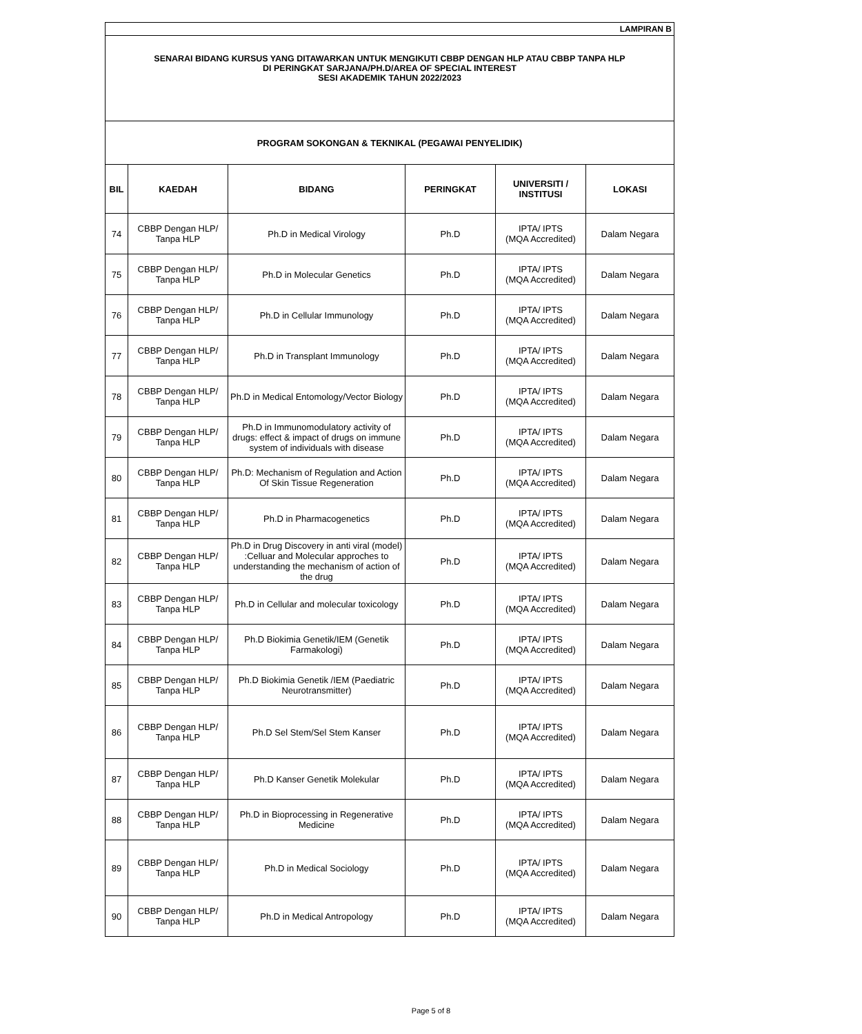| LAMPIRAN B | | | | | |
| SENARAI BIDANG KURSUS YANG DITAWARKAN UNTUK MENGIKUTI CBBP DENGAN HLP ATAU CBBP TANPA HLP DI PERINGKAT SARJANA/PH.D/AREA OF SPECIAL INTEREST SESI AKADEMIK TAHUN 2022/2023 | | | | | |
| PROGRAM SOKONGAN & TEKNIKAL (PEGAWAI PENYELIDIK) | | | | | |
| BIL | KAEDAH | BIDANG | PERINGKAT | UNIVERSITI / INSTITUSI | LOKASI |
| 74 | CBBP Dengan HLP/ Tanpa HLP | Ph.D in Medical Virology | Ph.D | IPTA/ IPTS (MQA Accredited) | Dalam Negara |
| 75 | CBBP Dengan HLP/ Tanpa HLP | Ph.D in Molecular Genetics | Ph.D | IPTA/ IPTS (MQA Accredited) | Dalam Negara |
| 76 | CBBP Dengan HLP/ Tanpa HLP | Ph.D in Cellular Immunology | Ph.D | IPTA/ IPTS (MQA Accredited) | Dalam Negara |
| 77 | CBBP Dengan HLP/ Tanpa HLP | Ph.D in Transplant Immunology | Ph.D | IPTA/ IPTS (MQA Accredited) | Dalam Negara |
| 78 | CBBP Dengan HLP/ Tanpa HLP | Ph.D in Medical Entomology/Vector Biology | Ph.D | IPTA/ IPTS (MQA Accredited) | Dalam Negara |
| 79 | CBBP Dengan HLP/ Tanpa HLP | Ph.D in Immunomodulatory activity of drugs: effect & impact of drugs on immune system of individuals with disease | Ph.D | IPTA/ IPTS (MQA Accredited) | Dalam Negara |
| 80 | CBBP Dengan HLP/ Tanpa HLP | Ph.D: Mechanism of Regulation and Action Of Skin Tissue Regeneration | Ph.D | IPTA/ IPTS (MQA Accredited) | Dalam Negara |
| 81 | CBBP Dengan HLP/ Tanpa HLP | Ph.D in Pharmacogenetics | Ph.D | IPTA/ IPTS (MQA Accredited) | Dalam Negara |
| 82 | CBBP Dengan HLP/ Tanpa HLP | Ph.D in Drug Discovery in anti viral (model) :Celluar and Molecular approches to understanding the mechanism of action of the drug | Ph.D | IPTA/ IPTS (MQA Accredited) | Dalam Negara |
| 83 | CBBP Dengan HLP/ Tanpa HLP | Ph.D in Cellular and molecular toxicology | Ph.D | IPTA/ IPTS (MQA Accredited) | Dalam Negara |
| 84 | CBBP Dengan HLP/ Tanpa HLP | Ph.D Biokimia Genetik/IEM (Genetik Farmakologi) | Ph.D | IPTA/ IPTS (MQA Accredited) | Dalam Negara |
| 85 | CBBP Dengan HLP/ Tanpa HLP | Ph.D Biokimia Genetik /IEM (Paediatric Neurotransmitter) | Ph.D | IPTA/ IPTS (MQA Accredited) | Dalam Negara |
| 86 | CBBP Dengan HLP/ Tanpa HLP | Ph.D Sel Stem/Sel Stem Kanser | Ph.D | IPTA/ IPTS (MQA Accredited) | Dalam Negara |
| 87 | CBBP Dengan HLP/ Tanpa HLP | Ph.D Kanser Genetik Molekular | Ph.D | IPTA/ IPTS (MQA Accredited) | Dalam Negara |
| 88 | CBBP Dengan HLP/ Tanpa HLP | Ph.D in Bioprocessing in Regenerative Medicine | Ph.D | IPTA/ IPTS (MQA Accredited) | Dalam Negara |
| 89 | CBBP Dengan HLP/ Tanpa HLP | Ph.D in Medical Sociology | Ph.D | IPTA/ IPTS (MQA Accredited) | Dalam Negara |
| 90 | CBBP Dengan HLP/ Tanpa HLP | Ph.D in Medical Antropology | Ph.D | IPTA/ IPTS (MQA Accredited) | Dalam Negara |
Page 5 of 8